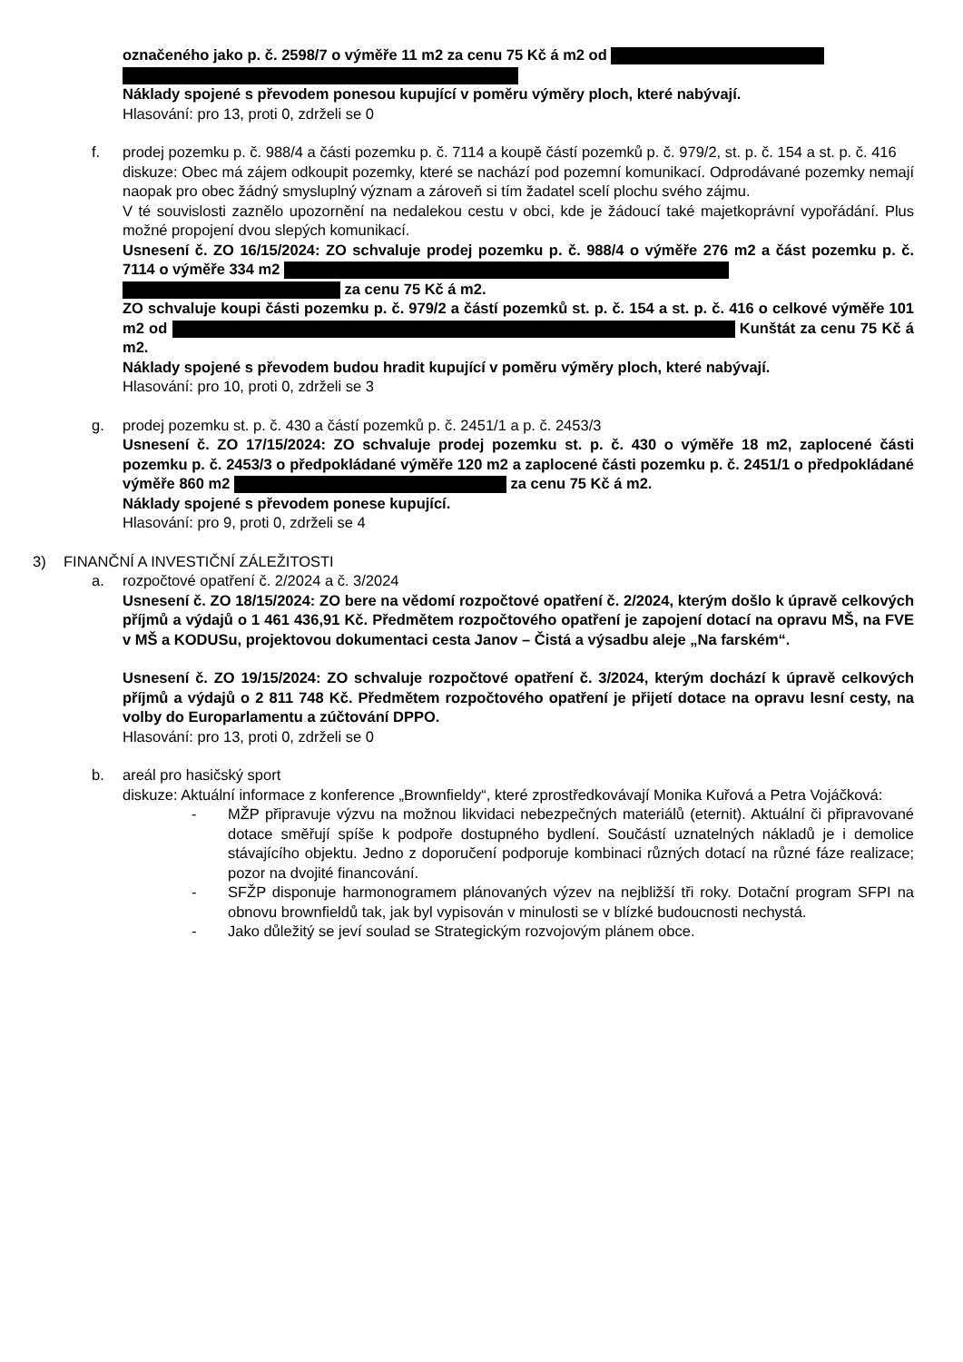označeného jako p. č. 2598/7 o výměře 11 m2 za cenu 75 Kč á m2 od
Náklady spojené s převodem ponesou kupující v poměru výměry ploch, které nabývají.
Hlasování: pro 13, proti 0, zdrželi se 0
f. prodej pozemku p. č. 988/4 a části pozemku p. č. 7114 a koupě částí pozemků p. č. 979/2, st. p. č. 154 a st. p. č. 416
diskuze: Obec má zájem odkoupit pozemky, které se nachází pod pozemní komunikací. Odprodávané pozemky nemají naopak pro obec žádný smysluplný význam a zároveň si tím žadatel scelí plochu svého zájmu.
V té souvislosti zaznělo upozornění na nedalekou cestu v obci, kde je žádoucí také majetkoprávní vypořádání. Plus možné propojení dvou slepých komunikací.
Usnesení č. ZO 16/15/2024: ZO schvaluje prodej pozemku p. č. 988/4 o výměře 276 m2 a část pozemku p. č. 7114 o výměře 334 m2
za cenu 75 Kč á m2.
ZO schvaluje koupi části pozemku p. č. 979/2 a částí pozemků st. p. č. 154 a st. p. č. 416 o celkové výměře 101 m2 od Kunštát za cenu 75 Kč á m2.
Náklady spojené s převodem budou hradit kupující v poměru výměry ploch, které nabývají.
Hlasování: pro 10, proti 0, zdrželi se 3
g. prodej pozemku st. p. č. 430 a částí pozemků p. č. 2451/1 a p. č. 2453/3
Usnesení č. ZO 17/15/2024: ZO schvaluje prodej pozemku st. p. č. 430 o výměře 18 m2, zaplocené části pozemku p. č. 2453/3 o předpokládané výměře 120 m2 a zaplocené části pozemku p. č. 2451/1 o předpokládané výměře 860 m2 za cenu 75 Kč á m2.
Náklady spojené s převodem ponese kupující.
Hlasování: pro 9, proti 0, zdrželi se 4
3) FINANČNÍ A INVESTIČNÍ ZÁLEŽITOSTI
a. rozpočtové opatření č. 2/2024 a č. 3/2024
Usnesení č. ZO 18/15/2024: ZO bere na vědomí rozpočtové opatření č. 2/2024, kterým došlo k úpravě celkových příjmů a výdajů o 1 461 436,91 Kč. Předmětem rozpočtového opatření je zapojení dotací na opravu MŠ, na FVE v MŠ a KODUSu, projektovou dokumentaci cesta Janov – Čistá a výsadbu aleje „Na farském“.
Usnesení č. ZO 19/15/2024: ZO schvaluje rozpočtové opatření č. 3/2024, kterým dochází k úpravě celkových příjmů a výdajů o 2 811 748 Kč. Předmětem rozpočtového opatření je přijetí dotace na opravu lesní cesty, na volby do Europarlamentu a zúčtování DPPO.
Hlasování: pro 13, proti 0, zdrželi se 0
b. areál pro hasičský sport
diskuze: Aktuální informace z konference „Brownfieldy“, které zprostředkovávají Monika Kuřová a Petra Vojáčková:
- MŽP připravuje výzvu na možnou likvidaci nebezpečných materiálů (eternit). Aktuální či připravované dotace směřují spíše k podpoře dostupného bydlení. Součástí uznatelných nákladů je i demolice stávajícího objektu. Jedno z doporučení podporuje kombinaci různých dotací na různé fáze realizace; pozor na dvojité financování.
- SFŽP disponuje harmonogramem plánovaných výzev na nejbližší tři roky. Dotační program SFPI na obnovu brownfieldů tak, jak byl vypisován v minulosti se v blízké budoucnosti nechystá.
- Jako důležitý se jeví soulad se Strategickým rozvojovým plánem obce.